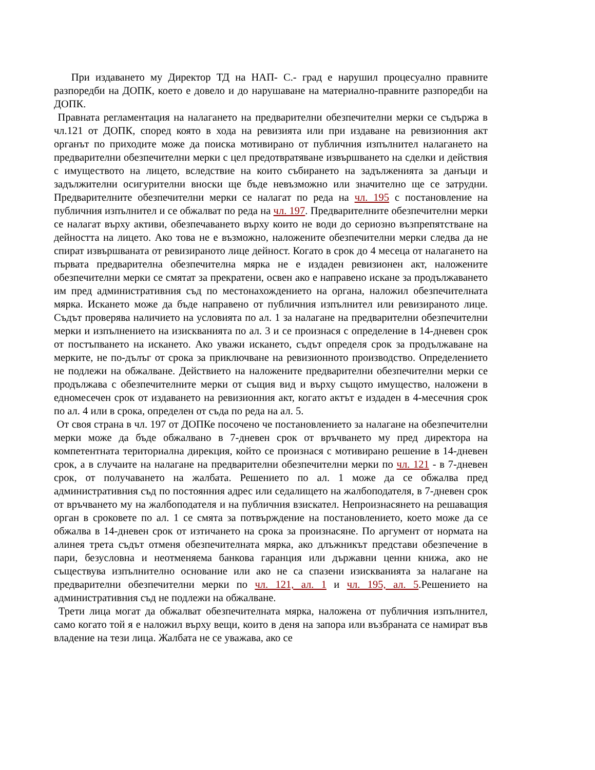При издаването му Директор ТД на НАП- С.- град е нарушил процесуално правните разпоредби на ДОПК, което е довело и до нарушаване на материално-правните разпоредби на ДОПК.
Правната регламентация на налагането на предварителни обезпечителни мерки се съдържа в чл.121 от ДОПК, според която в хода на ревизията или при издаване на ревизионния акт органът по приходите може да поиска мотивирано от публичния изпълнител налагането на предварителни обезпечителни мерки с цел предотвратяване извършването на сделки и действия с имуществото на лицето, вследствие на които събирането на задълженията за данъци и задължителни осигурителни вноски ще бъде невъзможно или значително ще се затрудни. Предварителните обезпечителни мерки се налагат по реда на чл. 195 с постановление на публичния изпълнител и се обжалват по реда на чл. 197. Предварителните обезпечителни мерки се налагат върху активи, обезпечаването върху които не води до сериозно възпрепятстване на дейността на лицето. Ако това не е възможно, наложените обезпечителни мерки следва да не спират извършваната от ревизираното лице дейност. Когато в срок до 4 месеца от налагането на първата предварителна обезпечителна мярка не е издаден ревизионен акт, наложените обезпечителни мерки се смятат за прекратени, освен ако е направено искане за продължаването им пред административния съд по местонахождението на органа, наложил обезпечителната мярка. Искането може да бъде направено от публичния изпълнител или ревизираното лице. Съдът проверява наличието на условията по ал. 1 за налагане на предварителни обезпечителни мерки и изпълнението на изискванията по ал. 3 и се произнася с определение в 14-дневен срок от постъпването на искането. Ако уважи искането, съдът определя срок за продължаване на мерките, не по-дълъг от срока за приключване на ревизионното производство. Определението не подлежи на обжалване. Действието на наложените предварителни обезпечителни мерки се продължава с обезпечителните мерки от същия вид и върху същото имущество, наложени в едномесечен срок от издаването на ревизионния акт, когато актът е издаден в 4-месечния срок по ал. 4 или в срока, определен от съда по реда на ал. 5.
От своя страна в чл. 197 от ДОПКе посочено че постановлението за налагане на обезпечителни мерки може да бъде обжалвано в 7-дневен срок от връчването му пред директора на компетентната териториална дирекция, който се произнася с мотивирано решение в 14-дневен срок, а в случаите на налагане на предварителни обезпечителни мерки по чл. 121 - в 7-дневен срок, от получаването на жалбата. Решението по ал. 1 може да се обжалва пред административния съд по постоянния адрес или седалището на жалбоподателя, в 7-дневен срок от връчването му на жалбоподателя и на публичния взискател. Непроизнасянето на решаващия орган в сроковете по ал. 1 се смята за потвърждение на постановлението, което може да се обжалва в 14-дневен срок от изтичането на срока за произнасяне. По аргумент от нормата на алинея трета съдът отменя обезпечителната мярка, ако длъжникът представи обезпечение в пари, безусловна и неотменяема банкова гаранция или държавни ценни книжа, ако не съществува изпълнително основание или ако не са спазени изискванията за налагане на предварителни обезпечителни мерки по чл. 121, ал. 1 и чл. 195, ал. 5.Решението на административния съд не подлежи на обжалване.
Трети лица могат да обжалват обезпечителната мярка, наложена от публичния изпълнител, само когато той я е наложил върху вещи, които в деня на запора или възбраната се намират във владение на тези лица. Жалбата не се уважава, ако се